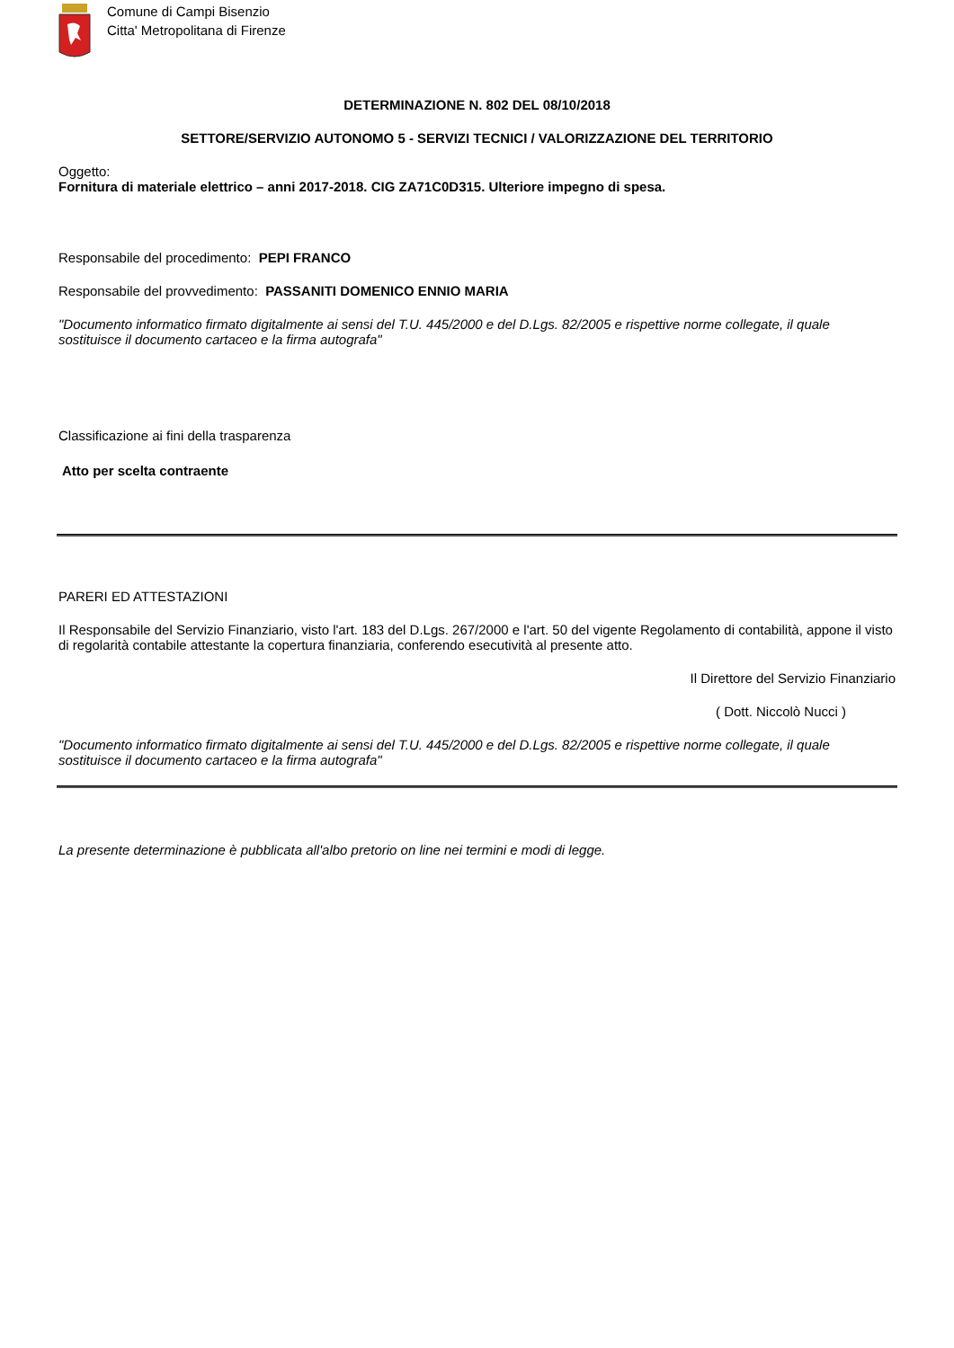Comune di Campi Bisenzio
Citta' Metropolitana di Firenze
DETERMINAZIONE N. 802 DEL 08/10/2018
SETTORE/SERVIZIO AUTONOMO 5 - SERVIZI TECNICI / VALORIZZAZIONE DEL TERRITORIO
Oggetto:
Fornitura di materiale elettrico – anni 2017-2018. CIG ZA71C0D315. Ulteriore impegno di spesa.
Responsabile del procedimento: PEPI FRANCO
Responsabile del provvedimento: PASSANITI DOMENICO ENNIO MARIA
"Documento informatico firmato digitalmente ai sensi del T.U. 445/2000 e del D.Lgs. 82/2005 e rispettive norme collegate, il quale sostituisce il documento cartaceo e la firma autografa"
Classificazione ai fini della trasparenza
Atto per scelta contraente
PARERI ED ATTESTAZIONI
Il Responsabile del Servizio Finanziario, visto l'art. 183 del D.Lgs. 267/2000 e l'art. 50 del vigente Regolamento di contabilità, appone il visto di regolarità contabile attestante la copertura finanziaria, conferendo esecutività al presente atto.
Il Direttore del Servizio Finanziario
( Dott. Niccolò Nucci )
"Documento informatico firmato digitalmente ai sensi del T.U. 445/2000 e del D.Lgs. 82/2005 e rispettive norme collegate, il quale sostituisce il documento cartaceo e la firma autografa"
La presente determinazione è pubblicata all'albo pretorio on line nei termini e modi di legge.